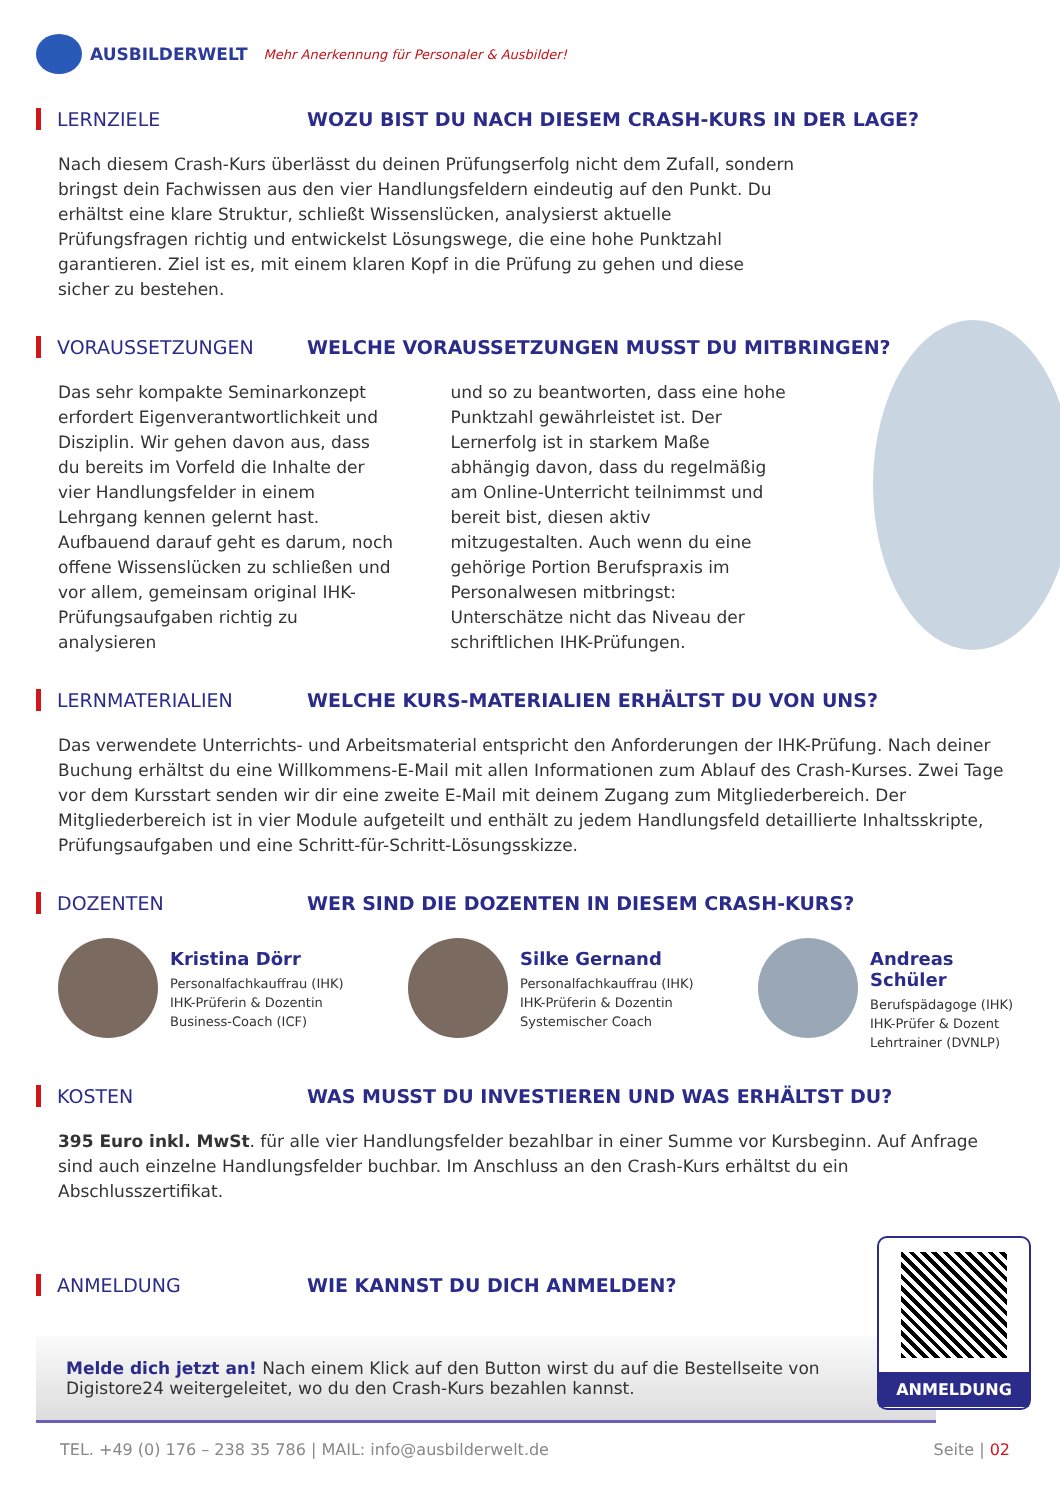AUSBILDERWELT Mehr Anerkennung für Personaler & Ausbilder!
LERNZIELE
WOZU BIST DU NACH DIESEM CRASH-KURS IN DER LAGE?
Nach diesem Crash-Kurs überlässt du deinen Prüfungserfolg nicht dem Zufall, sondern bringst dein Fachwissen aus den vier Handlungsfeldern eindeutig auf den Punkt. Du erhältst eine klare Struktur, schließt Wissenslücken, analysierst aktuelle Prüfungsfragen richtig und entwickelst Lösungswege, die eine hohe Punktzahl garantieren. Ziel ist es, mit einem klaren Kopf in die Prüfung zu gehen und diese sicher zu bestehen.
VORAUSSETZUNGEN
WELCHE VORAUSSETZUNGEN MUSST DU MITBRINGEN?
Das sehr kompakte Seminarkonzept erfordert Eigenverantwortlichkeit und Disziplin. Wir gehen davon aus, dass du bereits im Vorfeld die Inhalte der vier Handlungsfelder in einem Lehrgang kennen gelernt hast. Aufbauend darauf geht es darum, noch offene Wissenslücken zu schließen und vor allem, gemeinsam original IHK-Prüfungsaufgaben richtig zu analysieren
und so zu beantworten, dass eine hohe Punktzahl gewährleistet ist. Der Lernerfolg ist in starkem Maße abhängig davon, dass du regelmäßig am Online-Unterricht teilnimmst und bereit bist, diesen aktiv mitzugestalten. Auch wenn du eine gehörige Portion Berufspraxis im Personalwesen mitbringst: Unterschätze nicht das Niveau der schriftlichen IHK-Prüfungen.
LERNMATERIALIEN
WELCHE KURS-MATERIALIEN ERHÄLTST DU VON UNS?
Das verwendete Unterrichts- und Arbeitsmaterial entspricht den Anforderungen der IHK-Prüfung. Nach deiner Buchung erhältst du eine Willkommens-E-Mail mit allen Informationen zum Ablauf des Crash-Kurses. Zwei Tage vor dem Kursstart senden wir dir eine zweite E-Mail mit deinem Zugang zum Mitgliederbereich. Der Mitgliederbereich ist in vier Module aufgeteilt und enthält zu jedem Handlungsfeld detaillierte Inhaltsskripte, Prüfungsaufgaben und eine Schritt-für-Schritt-Lösungsskizze.
DOZENTEN
WER SIND DIE DOZENTEN IN DIESEM CRASH-KURS?
Kristina Dörr
Personalfachkauffrau (IHK)
IHK-Prüferin & Dozentin
Business-Coach (ICF)
Silke Gernand
Personalfachkauffrau (IHK)
IHK-Prüferin & Dozentin
Systemischer Coach
Andreas Schüler
Berufspädagoge (IHK)
IHK-Prüfer & Dozent
Lehrtrainer (DVNLP)
KOSTEN
WAS MUSST DU INVESTIEREN UND WAS ERHÄLTST DU?
395 Euro inkl. MwSt. für alle vier Handlungsfelder bezahlbar in einer Summe vor Kursbeginn. Auf Anfrage sind auch einzelne Handlungsfelder buchbar. Im Anschluss an den Crash-Kurs erhältst du ein Abschlusszertifikat.
ANMELDUNG WIE KANNST DU DICH ANMELDEN?
Melde dich jetzt an! Nach einem Klick auf den Button wirst du auf die Bestellseite von Digistore24 weitergeleitet, wo du den Crash-Kurs bezahlen kannst.
ANMELDUNG
TEL. +49 (0) 176 – 238 35 786 | MAIL: info@ausbilderwelt.de Seite | 02